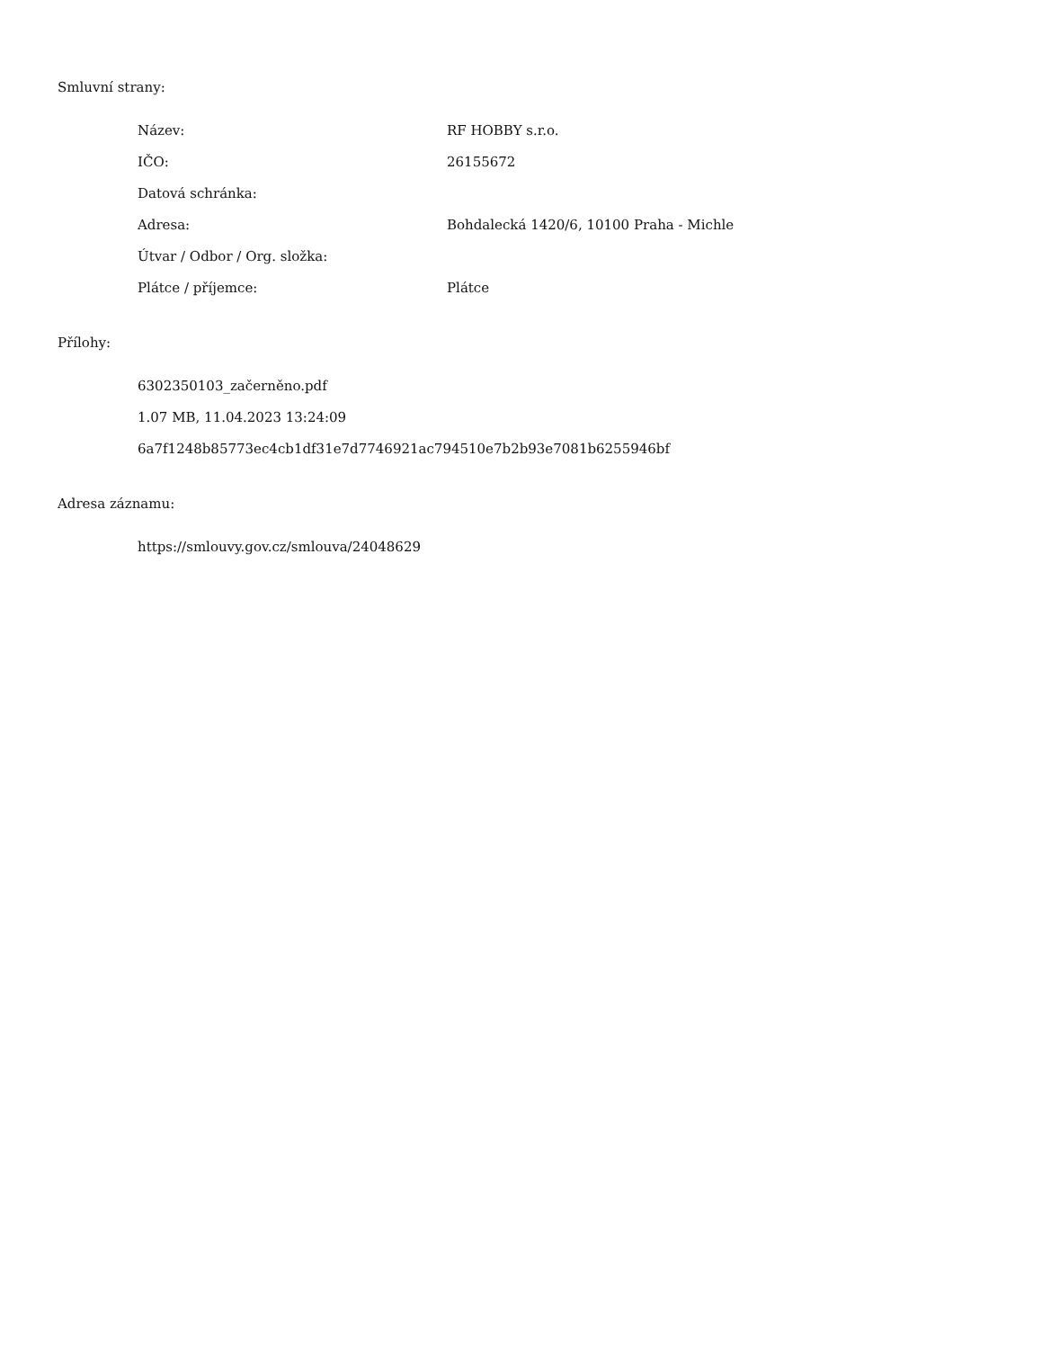Smluvní strany:
| Název: | RF HOBBY s.r.o. |
| IČO: | 26155672 |
| Datová schránka: | |
| Adresa: | Bohdalecká 1420/6, 10100 Praha - Michle |
| Útvar / Odbor / Org. složka: | |
| Plátce / příjemce: | Plátce |
Přílohy:
6302350103_začerněno.pdf
1.07 MB, 11.04.2023 13:24:09
6a7f1248b85773ec4cb1df31e7d7746921ac794510e7b2b93e7081b6255946bf
Adresa záznamu:
https://smlouvy.gov.cz/smlouva/24048629